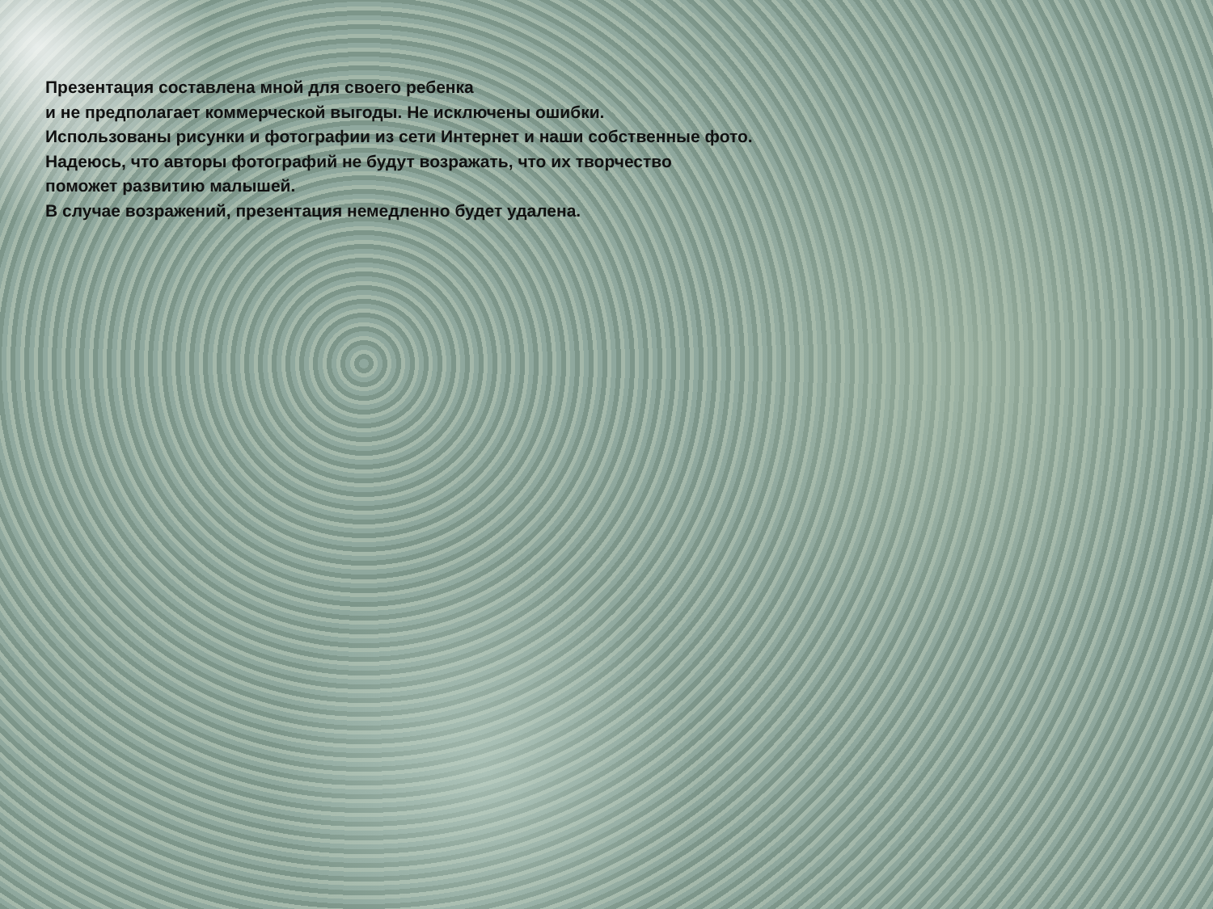Презентация составлена мной для своего ребенка
и не предполагает коммерческой выгоды. Не исключены ошибки.
Использованы рисунки и фотографии из сети Интернет и наши собственные фото.
Надеюсь, что авторы фотографий не будут возражать, что их творчество
поможет развитию малышей.
В случае возражений, презентация немедленно будет удалена.